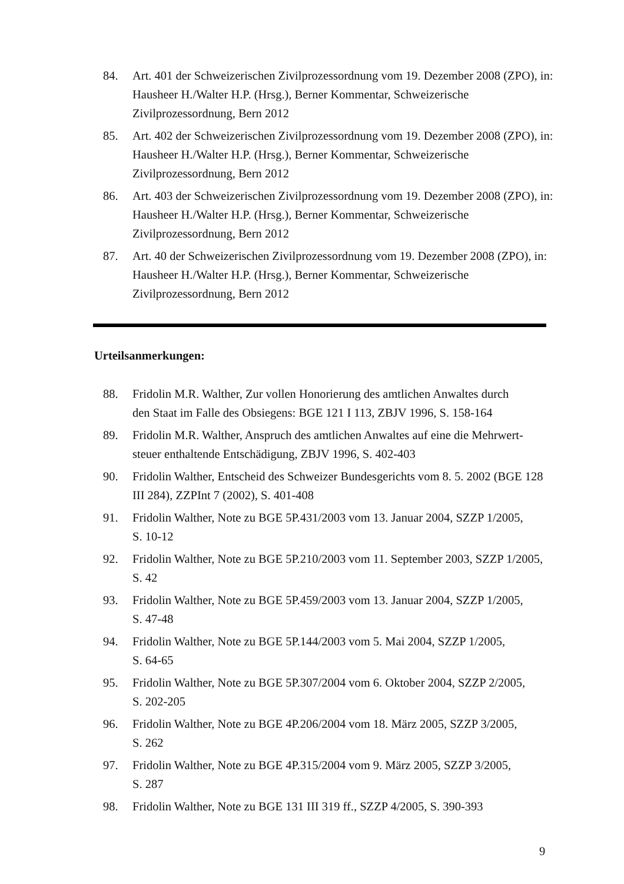84. Art. 401 der Schweizerischen Zivilprozessordnung vom 19. Dezember 2008 (ZPO), in: Hausheer H./Walter H.P. (Hrsg.), Berner Kommentar, Schweizerische
Zivilprozessordnung, Bern 2012
85. Art. 402 der Schweizerischen Zivilprozessordnung vom 19. Dezember 2008 (ZPO), in: Hausheer H./Walter H.P. (Hrsg.), Berner Kommentar, Schweizerische
Zivilprozessordnung, Bern 2012
86. Art. 403 der Schweizerischen Zivilprozessordnung vom 19. Dezember 2008 (ZPO), in: Hausheer H./Walter H.P. (Hrsg.), Berner Kommentar, Schweizerische
Zivilprozessordnung, Bern 2012
87. Art. 40 der Schweizerischen Zivilprozessordnung vom 19. Dezember 2008 (ZPO), in: Hausheer H./Walter H.P. (Hrsg.), Berner Kommentar, Schweizerische
Zivilprozessordnung, Bern 2012
Urteilsanmerkungen:
88. Fridolin M.R. Walther, Zur vollen Honorierung des amtlichen Anwaltes durch
den Staat im Falle des Obsiegens: BGE 121 I 113, ZBJV 1996, S. 158-164
89. Fridolin M.R. Walther, Anspruch des amtlichen Anwaltes auf eine die Mehrwert-
steuer enthaltende Entschädigung, ZBJV 1996, S. 402-403
90. Fridolin Walther, Entscheid des Schweizer Bundesgerichts vom 8. 5. 2002 (BGE 128
III 284), ZZPInt 7 (2002), S. 401-408
91. Fridolin Walther, Note zu BGE 5P.431/2003 vom 13. Januar 2004, SZZP 1/2005,
S. 10-12
92. Fridolin Walther, Note zu BGE 5P.210/2003 vom 11. September 2003, SZZP 1/2005,
S. 42
93. Fridolin Walther, Note zu BGE 5P.459/2003 vom 13. Januar 2004, SZZP 1/2005,
S. 47-48
94. Fridolin Walther, Note zu BGE 5P.144/2003 vom 5. Mai 2004, SZZP 1/2005,
S. 64-65
95. Fridolin Walther, Note zu BGE 5P.307/2004 vom 6. Oktober 2004, SZZP 2/2005,
S. 202-205
96. Fridolin Walther, Note zu BGE 4P.206/2004 vom 18. März 2005, SZZP 3/2005,
S. 262
97. Fridolin Walther, Note zu BGE 4P.315/2004 vom 9. März 2005, SZZP 3/2005,
S. 287
98. Fridolin Walther, Note zu BGE 131 III 319 ff., SZZP 4/2005, S. 390-393
9